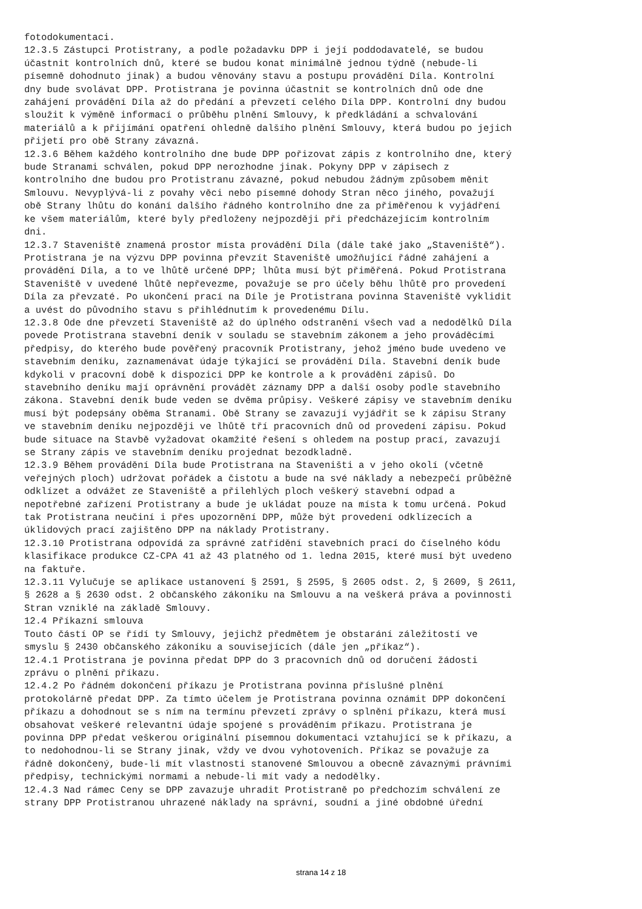fotodokumentaci. 12.3.5 Zástupci Protistrany, a podle požadavku DPP i její poddodavatelé, se budou účastnit kontrolních dnů, které se budou konat minimálně jednou týdně (nebude-li písemně dohodnuto jinak) a budou věnovány stavu a postupu provádění Díla. Kontrolní dny bude svolávat DPP. Protistrana je povinna účastnit se kontrolních dnů ode dne zahájení provádění Díla až do předání a převzetí celého Díla DPP. Kontrolní dny budou sloužit k výměně informací o průběhu plnění Smlouvy, k předkládání a schvalování materiálů a k přijímání opatření ohledně dalšího plnění Smlouvy, která budou po jejich přijetí pro obě Strany závazná. 12.3.6 Během každého kontrolního dne bude DPP pořizovat zápis z kontrolního dne, který bude Stranami schválen, pokud DPP nerozhodne jinak. Pokyny DPP v zápisech z kontrolního dne budou pro Protistranu závazné, pokud nebudou žádným způsobem měnit Smlouvu. Nevyplývá-li z povahy věci nebo písemné dohody Stran něco jiného, považují obě Strany lhůtu do konání dalšího řádného kontrolního dne za přiměřenou k vyjádření ke všem materiálům, které byly předloženy nejpozději při předcházejícím kontrolním dni. 12.3.7 Staveniště znamená prostor místa provádění Díla (dále také jako „Staveniště“). Protistrana je na výzvu DPP povinna převzít Staveniště umožňující řádné zahájení a provádění Díla, a to ve lhůtě určené DPP; lhůta musí být přiměřená. Pokud Protistrana Staveniště v uvedené lhůtě nepřevezme, považuje se pro účely běhu lhůtě pro provedení Díla za převzaté. Po ukončení prací na Díle je Protistrana povinna Staveniště vyklidit a uvést do původního stavu s přihlédnutím k provedenému Dílu. 12.3.8 Ode dne převzetí Staveniště až do úplného odstranění všech vad a nedodělků Díla povede Protistrana stavební deník v souladu se stavebním zákonem a jeho prováděcími předpisy, do kterého bude pověřený pracovník Protistrany, jehož jméno bude uvedeno ve stavebním deníku, zaznamenávat údaje týkající se provádění Díla. Stavební deník bude kdykoli v pracovní době k dispozici DPP ke kontrole a k provádění zápisů. Do stavebního deníku mají oprávnění provádět záznamy DPP a další osoby podle stavebního zákona. Stavební deník bude veden se dvěma průpisy. Veškeré zápisy ve stavebním deníku musí být podepsány oběma Stranami. Obě Strany se zavazují vyjádřit se k zápisu Strany ve stavebním deníku nejpozději ve lhůtě tří pracovních dnů od provedení zápisu. Pokud bude situace na Stavbě vyžadovat okamžité řešení s ohledem na postup prací, zavazují se Strany zápis ve stavebním deníku projednat bezodkladně. 12.3.9 Během provádění Díla bude Protistrana na Staveništi a v jeho okolí (včetně veřejných ploch) udržovat pořádek a čistotu a bude na své náklady a nebezpečí průběžně odklízet a odvážet ze Staveniště a přilehlých ploch veškerý stavební odpad a nepotřebné zařízení Protistrany a bude je ukládat pouze na místa k tomu určená. Pokud tak Protistrana neučiní i přes upozornění DPP, může být provedení odklízecích a úklidových prací zajištěno DPP na náklady Protistrany. 12.3.10 Protistrana odpovídá za správné zatřídění stavebních prací do číselného kódu klasifikace produkce CZ-CPA 41 až 43 platného od 1. ledna 2015, které musí být uvedeno na faktuře. 12.3.11 Vylučuje se aplikace ustanovení § 2591, § 2595, § 2605 odst. 2, § 2609, § 2611, § 2628 a § 2630 odst. 2 občanského zákoníku na Smlouvu a na veškerá práva a povinnosti Stran vzniklé na základě Smlouvy. 12.4 Příkazní smlouva Touto částí OP se řídí ty Smlouvy, jejichž předmětem je obstarání záležitostí ve smyslu § 2430 občanského zákoníku a souvisejících (dále jen „příkaz“). 12.4.1 Protistrana je povinna předat DPP do 3 pracovních dnů od doručení žádosti zprávu o plnění příkazu. 12.4.2 Po řádném dokončení příkazu je Protistrana povinna příslušné plnění protokolárně předat DPP. Za tímto účelem je Protistrana povinna oznámit DPP dokončení příkazu a dohodnout se s ním na termínu převzetí zprávy o splnění příkazu, která musí obsahovat veškeré relevantní údaje spojené s prováděním příkazu. Protistrana je povinna DPP předat veškerou originální písemnou dokumentaci vztahující se k příkazu, a to nedohodnou-li se Strany jinak, vždy ve dvou vyhotoveních. Příkaz se považuje za řádně dokončený, bude-li mít vlastnosti stanovené Smlouvou a obecně závaznými právními předpisy, technickými normami a nebude-li mít vady a nedodělky. 12.4.3 Nad rámec Ceny se DPP zavazuje uhradit Protistraně po předchozím schválení ze strany DPP Protistranou uhrazené náklady na správní, soudní a jiné obdobné úřední
strana 14 z 18